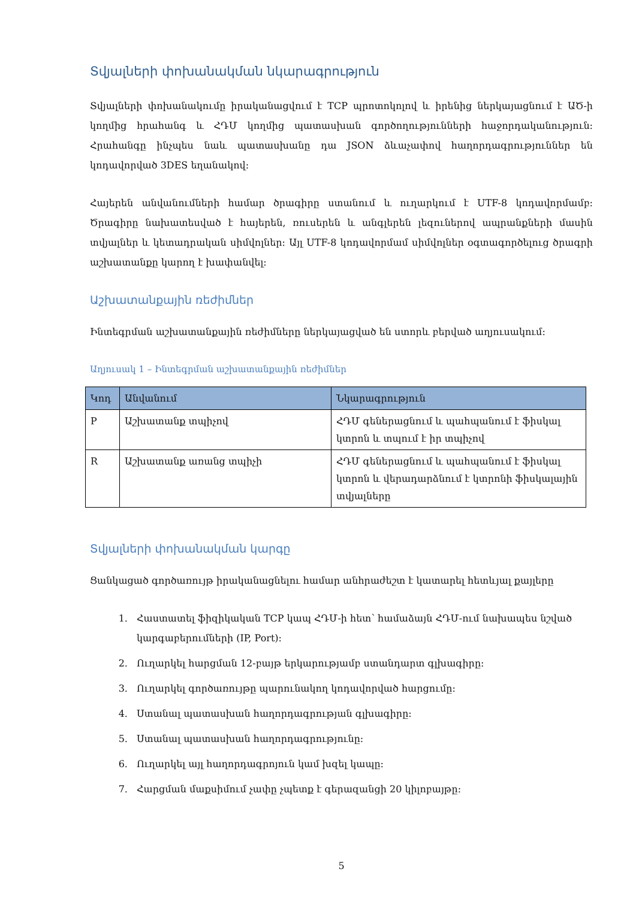Տվյալների փոխանակման նկարագրություն
Տվյալների փոխանակումը իրականացվում է TCP պրոտոկոլով և իրենից ներկայացնում է ԱԾ-ի կողմից հրահանգ և ՀԴՄ կողմից պատասխան գործողությունների հաջորդականություն: Հրահանգը ինչպես նաև պատասխանը դա JSON ձևաչափով հաղորդագրություններ են կոդավորված 3DES եղանակով:
Հայերեն անվանումների համար ծրագիրը ստանում և ուղարկում է UTF-8 կոդավորմամբ: Ծրագիրը նախատեսված է հայերեն, ռուսերեն և անգլերեն լեզուներով ապրանքների մասին տվյալներ և կետադրական սիմվոլներ: Այլ UTF-8 կոդավորմամ սիմվոլներ օգտագործելուց ծրագրի աշխատանքը կարող է խափանվել:
Աշխատանքային ռեժիմներ
Ինտեգրման աշխատանքային ռեժիմները ներկայացված են ստորև բերված աղյուսակում:
Աղյուսակ 1 – Ինտեգրման աշխատանքային ռեժիմներ
| Կոդ | Անվանում | Նկարագրություն |
| --- | --- | --- |
| P | Աշխատանք տպիչով | ՀԴՄ գեներացնում և պահպանում է ֆիսկալ կտրոն և տպում է իր տպիչով |
| R | Աշխատանք առանց տպիչի | ՀԴՄ գեներացնում և պահպանում է ֆիսկալ կտրոն և վերադարձնում է կտրոնի ֆիսկալային տվյալները |
Տվյալների փոխանակման կարգը
Ցանկացած գործառույթ իրականացնելու համար անհրաժեշտ է կատարել հետևյալ քայլերը
1. Հաստատել ֆիզիկական TCP կապ ՀԴՄ-ի հետ՝ համաձայն ՀԴՄ-ում նախապես նշված կարգաբերումների (IP, Port):
2. Ուղարկել հարցման 12-բայթ երկարությամբ ստանդարտ գլխագիրը:
3. Ուղարկել գործառույթը պարունակող կոդավորված հարցումը:
4. Ստանալ պատասխան հաղորդագրության գլխագիրը:
5. Ստանալ պատասխան հաղորդագրությունը:
6. Ուղարկել այլ հաղորդագրոյուն կամ խզել կապը:
7. Հարցման մաքսիմում չափը չպետք է գերազանցի 20 կիլոբայթը:
5